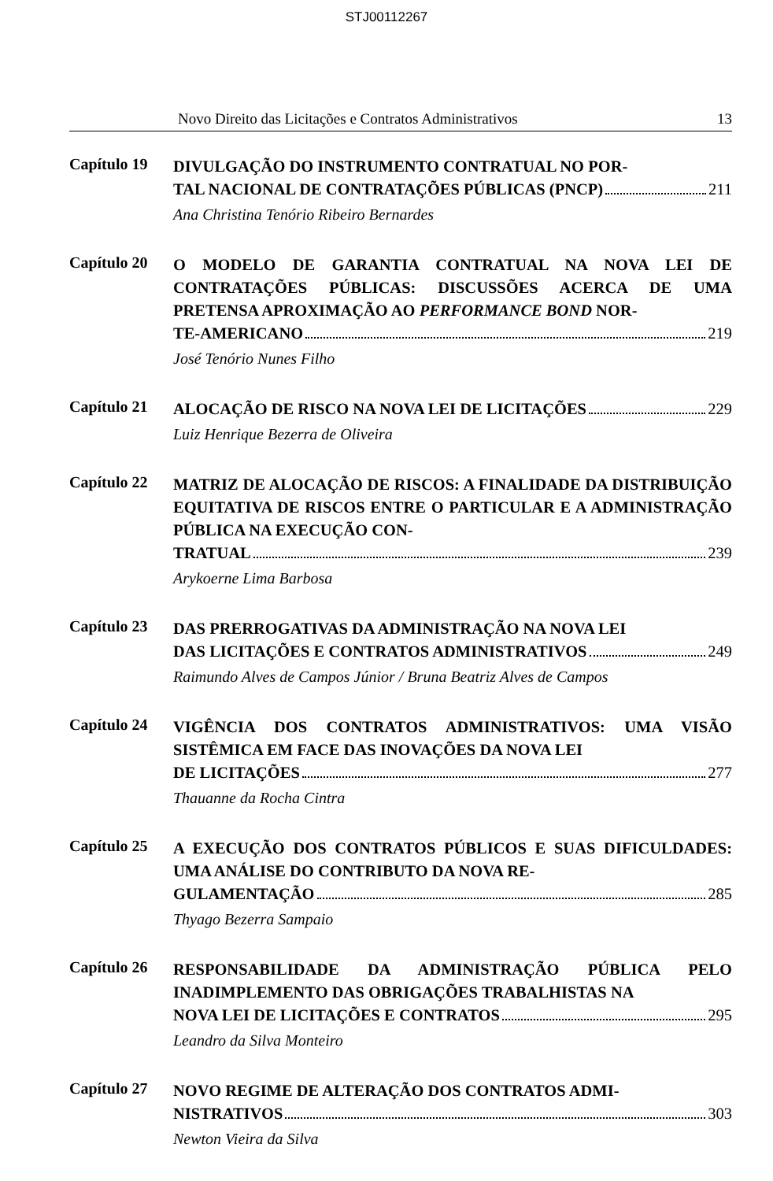STJ00112267
Novo Direito das Licitações e Contratos Administrativos 13
Capítulo 19
DIVULGAÇÃO DO INSTRUMENTO CONTRATUAL NO POR-
TAL NACIONAL DE CONTRATAÇÕES PÚBLICAS (PNCP) 211
Ana Christina Tenório Ribeiro Bernardes
Capítulo 20
O MODELO DE GARANTIA CONTRATUAL NA NOVA LEI DE CONTRATAÇÕES PÚBLICAS: DISCUSSÕES ACERCA DE UMA PRETENSA APROXIMAÇÃO AO PERFORMANCE BOND NOR-
TE-AMERICANO 219
José Tenório Nunes Filho
Capítulo 21
ALOCAÇÃO DE RISCO NA NOVA LEI DE LICITAÇÕES 229
Luiz Henrique Bezerra de Oliveira
Capítulo 22
MATRIZ DE ALOCAÇÃO DE RISCOS: A FINALIDADE DA DISTRIBUIÇÃO EQUITATIVA DE RISCOS ENTRE O PARTICULAR E A ADMINISTRAÇÃO PÚBLICA NA EXECUÇÃO CON-
TRATUAL 239
Arykoerne Lima Barbosa
Capítulo 23
DAS PRERROGATIVAS DA ADMINISTRAÇÃO NA NOVA LEI
DAS LICITAÇÕES E CONTRATOS ADMINISTRATIVOS 249
Raimundo Alves de Campos Júnior / Bruna Beatriz Alves de Campos
Capítulo 24
VIGÊNCIA DOS CONTRATOS ADMINISTRATIVOS: UMA VISÃO SISTÊMICA EM FACE DAS INOVAÇÕES DA NOVA LEI
DE LICITAÇÕES 277
Thauanne da Rocha Cintra
Capítulo 25
A EXECUÇÃO DOS CONTRATOS PÚBLICOS E SUAS DIFICULDADES: UMA ANÁLISE DO CONTRIBUTO DA NOVA RE-
GULAMENTAÇÃO 285
Thyago Bezerra Sampaio
Capítulo 26
RESPONSABILIDADE DA ADMINISTRAÇÃO PÚBLICA PELO INADIMPLEMENTO DAS OBRIGAÇÕES TRABALHISTAS NA
NOVA LEI DE LICITAÇÕES E CONTRATOS 295
Leandro da Silva Monteiro
Capítulo 27
NOVO REGIME DE ALTERAÇÃO DOS CONTRATOS ADMI-
NISTRATIVOS 303
Newton Vieira da Silva